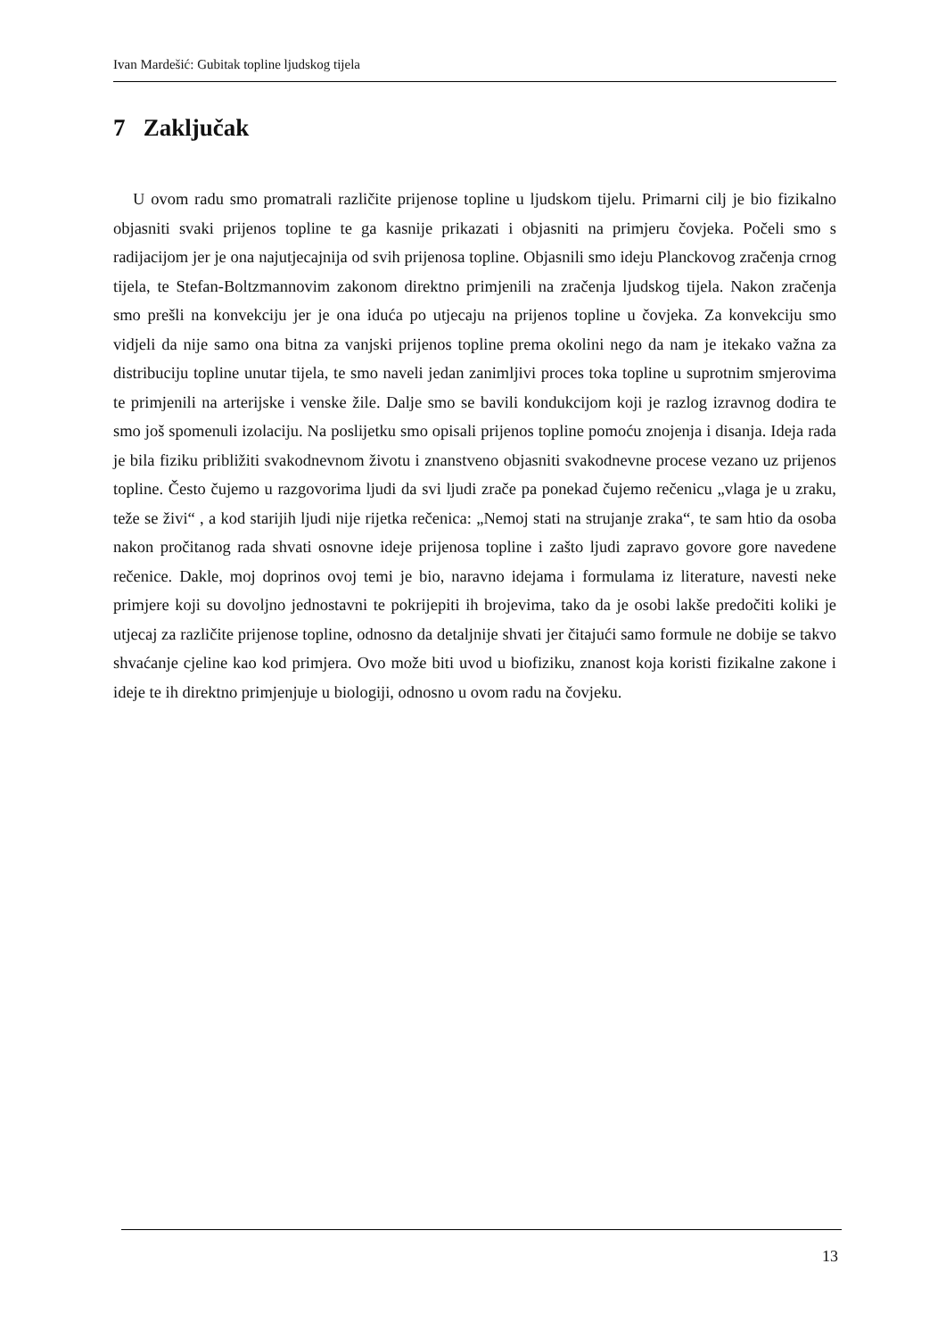Ivan Mardešić: Gubitak topline ljudskog tijela
7 Zaključak
U ovom radu smo promatrali različite prijenose topline u ljudskom tijelu. Primarni cilj je bio fizikalno objasniti svaki prijenos topline te ga kasnije prikazati i objasniti na primjeru čovjeka. Počeli smo s radijacijom jer je ona najutjecajnija od svih prijenosa topline. Objasnili smo ideju Planckovog zračenja crnog tijela, te Stefan-Boltzmannovim zakonom direktno primjenili na zračenja ljudskog tijela. Nakon zračenja smo prešli na konvekciju jer je ona iduća po utjecaju na prijenos topline u čovjeka. Za konvekciju smo vidjeli da nije samo ona bitna za vanjski prijenos topline prema okolini nego da nam je itekako važna za distribuciju topline unutar tijela, te smo naveli jedan zanimljivi proces toka topline u suprotnim smjerovima te primjenili na arterijske i venske žile. Dalje smo se bavili kondukcijom koji je razlog izravnog dodira te smo još spomenuli izolaciju. Na poslijetku smo opisali prijenos topline pomoću znojenja i disanja. Ideja rada je bila fiziku približiti svakodnevnom životu i znanstveno objasniti svakodnevne procese vezano uz prijenos topline. Često čujemo u razgovorima ljudi da svi ljudi zrače pa ponekad čujemo rečenicu „vlaga je u zraku, teže se živi“ , a kod starijih ljudi nije rijetka rečenica: „Nemoj stati na strujanje zraka“, te sam htio da osoba nakon pročitanog rada shvati osnovne ideje prijenosa topline i zašto ljudi zapravo govore gore navedene rečenice. Dakle, moj doprinos ovoj temi je bio, naravno idejama i formulama iz literature, navesti neke primjere koji su dovoljno jednostavni te pokrijepiti ih brojevima, tako da je osobi lakše predočiti koliki je utjecaj za različite prijenose topline, odnosno da detaljnije shvati jer čitajući samo formule ne dobije se takvo shvaćanje cjeline kao kod primjera. Ovo može biti uvod u biofiziku, znanost koja koristi fizikalne zakone i ideje te ih direktno primjenjuje u biologiji, odnosno u ovom radu na čovjeku.
13